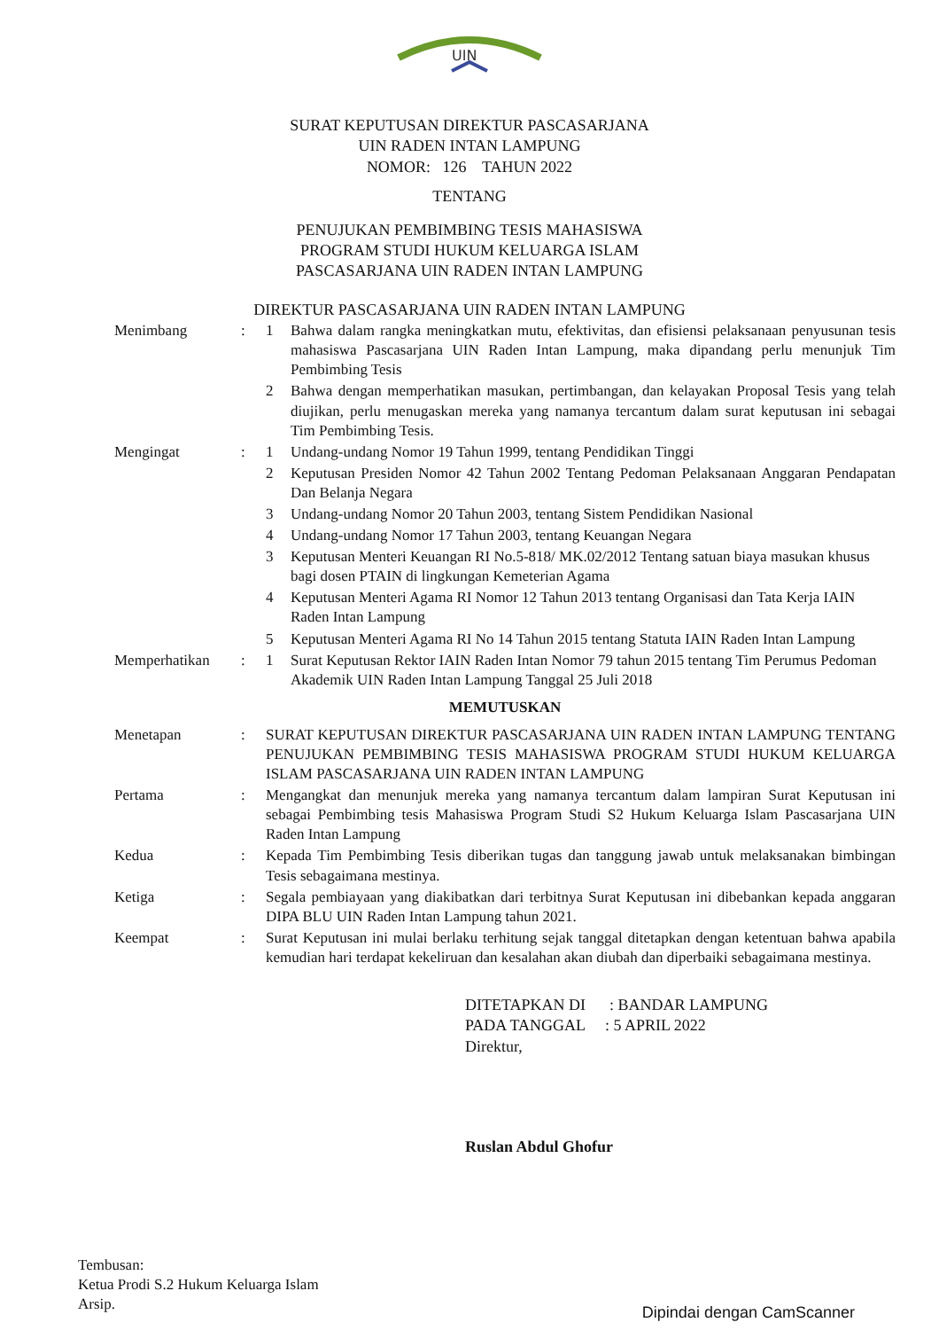UIN
SURAT KEPUTUSAN DIREKTUR PASCASARJANA
UIN RADEN INTAN LAMPUNG
NOMOR: 126 TAHUN 2022
TENTANG
PENUJUKAN PEMBIMBING TESIS MAHASISWA
PROGRAM STUDI HUKUM KELUARGA ISLAM
PASCASARJANA UIN RADEN INTAN LAMPUNG
DIREKTUR PASCASARJANA UIN RADEN INTAN LAMPUNG
| Menimbang | : | 1 | Bahwa dalam rangka meningkatkan mutu, efektivitas, dan efisiensi pelaksanaan penyusunan tesis mahasiswa Pascasarjana UIN Raden Intan Lampung, maka dipandang perlu menunjuk Tim Pembimbing Tesis |
| | | 2 | Bahwa dengan memperhatikan masukan, pertimbangan, dan kelayakan Proposal Tesis yang telah diujikan, perlu menugaskan mereka yang namanya tercantum dalam surat keputusan ini sebagai Tim Pembimbing Tesis. |
| Mengingat | : | 1 | Undang-undang Nomor 19 Tahun 1999, tentang Pendidikan Tinggi |
| | | 2 | Keputusan Presiden Nomor 42 Tahun 2002 Tentang Pedoman Pelaksanaan Anggaran Pendapatan Dan Belanja Negara |
| | | 3 | Undang-undang Nomor 20 Tahun 2003, tentang Sistem Pendidikan Nasional |
| | | 4 | Undang-undang Nomor 17 Tahun 2003, tentang Keuangan Negara |
| | | 3 | Keputusan Menteri Keuangan RI No.5-818/ MK.02/2012 Tentang satuan biaya masukan khusus bagi dosen PTAIN di lingkungan Kemeterian Agama |
| | | 4 | Keputusan Menteri Agama RI Nomor 12 Tahun 2013 tentang Organisasi dan Tata Kerja IAIN Raden Intan Lampung |
| | | 5 | Keputusan Menteri Agama RI No 14 Tahun 2015 tentang Statuta IAIN Raden Intan Lampung |
| Memperhatikan | : | 1 | Surat Keputusan Rektor IAIN Raden Intan Nomor 79 tahun 2015 tentang Tim Perumus Pedoman Akademik UIN Raden Intan Lampung Tanggal 25 Juli 2018 |
| MEMUTUSKAN | | | |
| Menetapan | : | SURAT KEPUTUSAN DIREKTUR PASCASARJANA UIN RADEN INTAN LAMPUNG TENTANG PENUJUKAN PEMBIMBING TESIS MAHASISWA PROGRAM STUDI HUKUM KELUARGA ISLAM PASCASARJANA UIN RADEN INTAN LAMPUNG | |
| Pertama | : | Mengangkat dan menunjuk mereka yang namanya tercantum dalam lampiran Surat Keputusan ini sebagai Pembimbing tesis Mahasiswa Program Studi S2 Hukum Keluarga Islam Pascasarjana UIN Raden Intan Lampung | |
| Kedua | : | Kepada Tim Pembimbing Tesis diberikan tugas dan tanggung jawab untuk melaksanakan bimbingan Tesis sebagaimana mestinya. | |
| Ketiga | : | Segala pembiayaan yang diakibatkan dari terbitnya Surat Keputusan ini dibebankan kepada anggaran DIPA BLU UIN Raden Intan Lampung tahun 2021. | |
| Keempat | : | Surat Keputusan ini mulai berlaku terhitung sejak tanggal ditetapkan dengan ketentuan bahwa apabila kemudian hari terdapat kekeliruan dan kesalahan akan diubah dan diperbaiki sebagaimana mestinya. | |
DITETAPKAN DI : BANDAR LAMPUNG
PADA TANGGAL : 5 APRIL 2022
Direktur,
Ruslan Abdul Ghofur
Tembusan:
Ketua Prodi S.2 Hukum Keluarga Islam
Arsip.
Dipindai dengan CamScanner